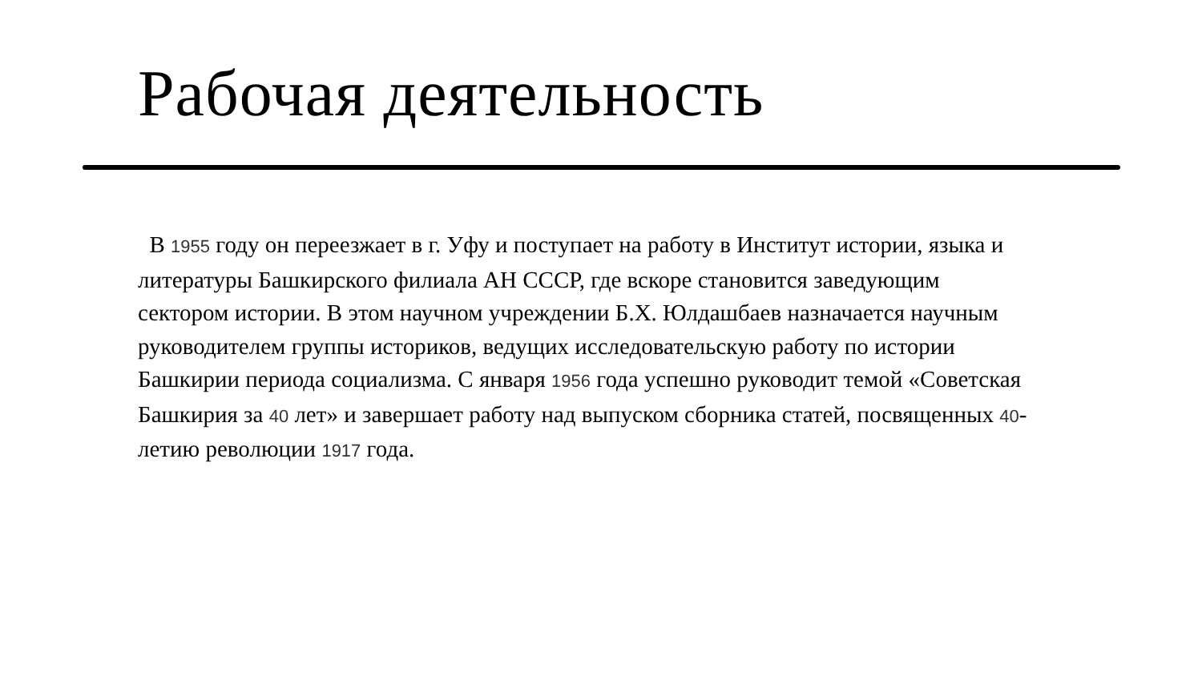Рабочая деятельность
В 1955 году он переезжает в г. Уфу и поступает на работу в Институт истории, языка и литературы Башкирского филиала АН СССР, где вскоре становится заведующим сектором истории. В этом научном учреждении Б.Х. Юлдашбаев назначается научным руководителем группы историков, ведущих исследовательскую работу по истории Башкирии периода социализма. С января 1956 года успешно руководит темой «Советская Башкирия за 40 лет» и завершает работу над выпуском сборника статей, посвященных 40-летию революции 1917 года.